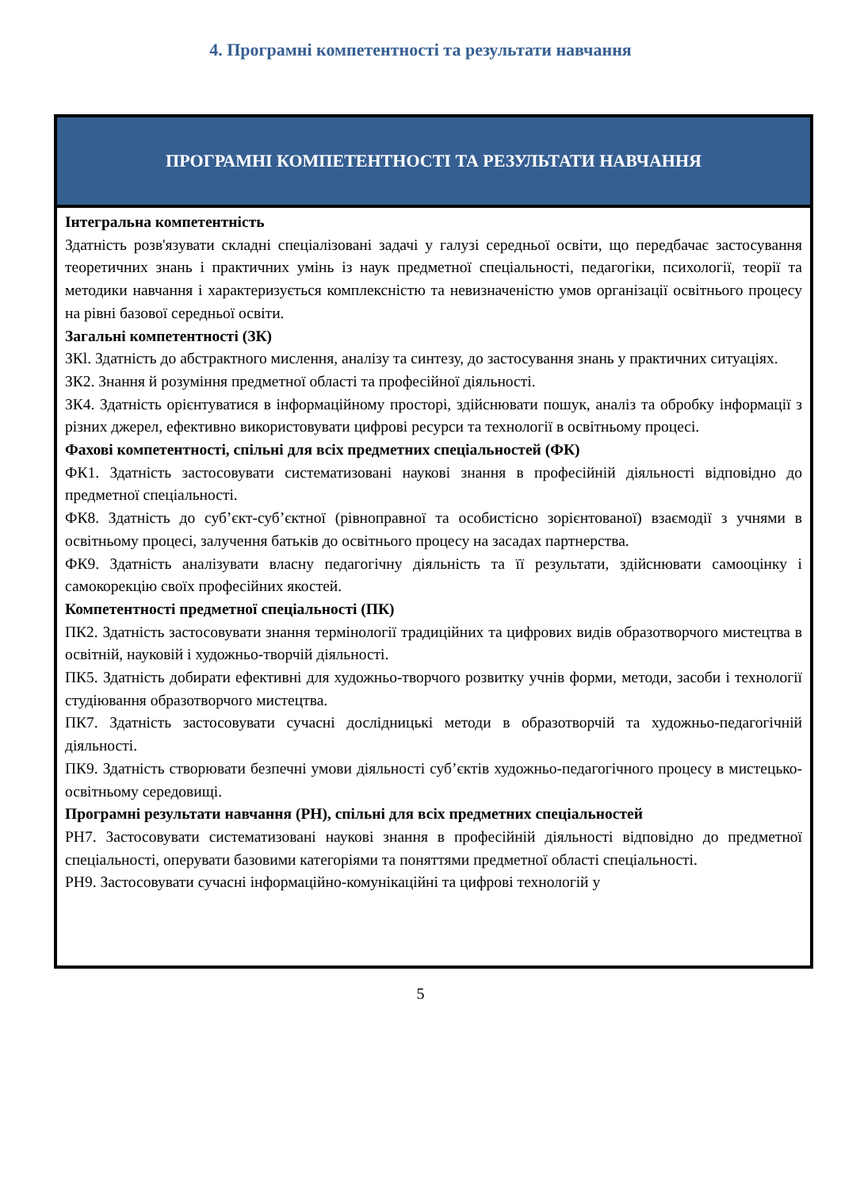4. Програмні компетентності та результати навчання
| ПРОГРАМНІ КОМПЕТЕНТНОСТІ ТА РЕЗУЛЬТАТИ НАВЧАННЯ |
| --- |
| Інтегральна компетентність Здатність розв'язувати складні спеціалізовані задачі у галузі середньої освіти, що передбачає застосування теоретичних знань і практичних умінь із наук предметної спеціальності, педагогіки, психології, теорії та методики навчання і характеризується комплексністю та невизначеністю умов організації освітнього процесу на рівні базової середньої освіти. Загальні компетентності (ЗК) ЗКl. Здатність до абстрактного мислення, аналізу та синтезу, до застосування знань у практичних ситуаціях. ЗК2. Знання й розуміння предметної області та професійної діяльності. ЗК4. Здатність орієнтуватися в інформаційному просторі, здійснювати пошук, аналіз та обробку інформації з різних джерел, ефективно використовувати цифрові ресурси та технології в освітньому процесі. Фахові компетентності, спільні для всіх предметних спеціальностей (ФК) ФК1. Здатність застосовувати систематизовані наукові знання в професійній діяльності відповідно до предметної спеціальності. ФК8. Здатність до суб’єкт-суб’єктної (рівноправної та особистісно зорієнтованої) взаємодії з учнями в освітньому процесі, залучення батьків до освітнього процесу на засадах партнерства. ФК9. Здатність аналізувати власну педагогічну діяльність та її результати, здійснювати самооцінку і самокорекцію своїх професійних якостей. Компетентності предметної спеціальності (ПК) ПК2. Здатність застосовувати знання термінології традиційних та цифрових видів образотворчого мистецтва в освітній, науковій і художньо-творчій діяльності. ПК5. Здатність добирати ефективні для художньо-творчого розвитку учнів форми, методи, засоби і технології студіювання образотворчого мистецтва. ПК7. Здатність застосовувати сучасні дослідницькі методи в образотворчій та художньо-педагогічній діяльності. ПК9. Здатність створювати безпечні умови діяльності суб’єктів художньо-педагогічного процесу в мистецько-освітньому середовищі. Програмні результати навчання (РН), спільні для всіх предметних спеціальностей РН7. Застосовувати систематизовані наукові знання в професійній діяльності відповідно до предметної спеціальності, оперувати базовими категоріями та поняттями предметної області спеціальності. РН9. Застосовувати сучасні інформаційно-комунікаційні та цифрові технологій у |
5